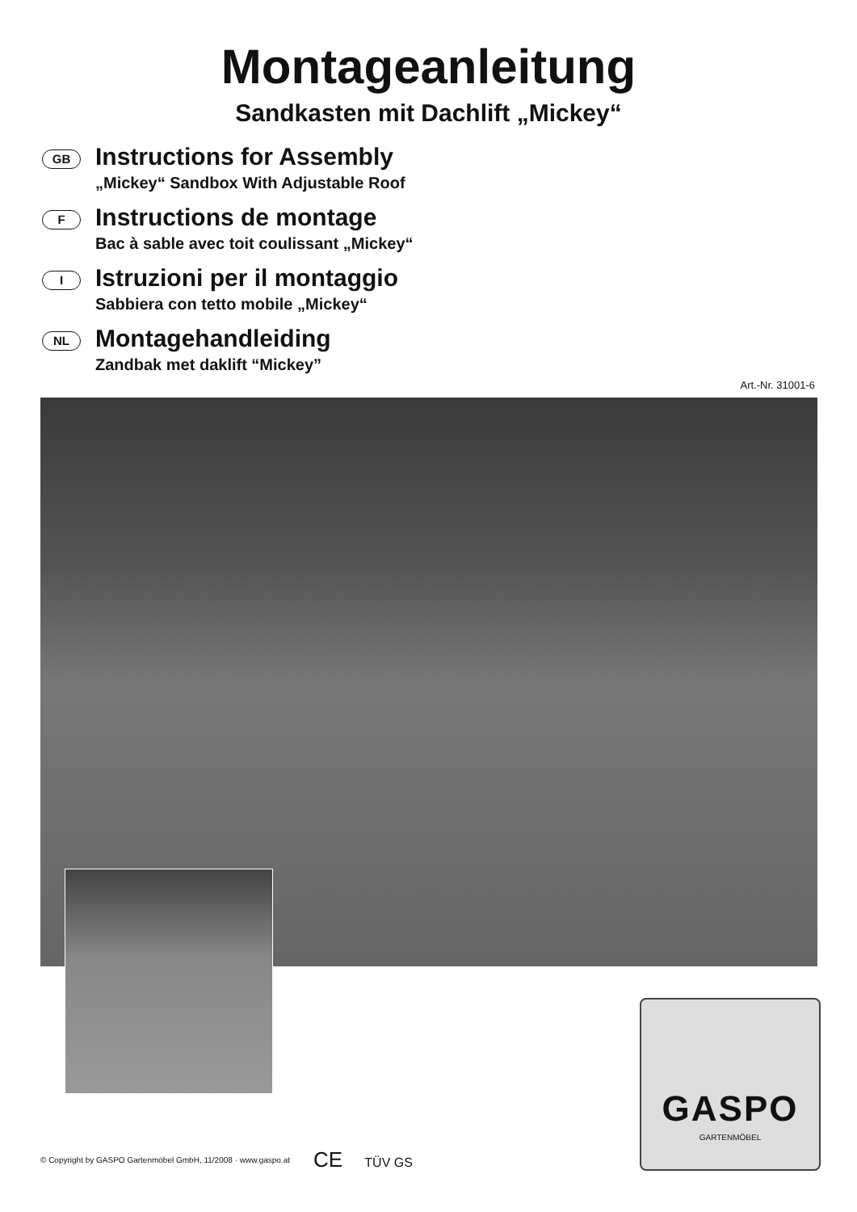Montageanleitung
Sandkasten mit Dachlift „Mickey“
GB
Instructions for Assembly
„Mickey“ Sandbox With Adjustable Roof
F
Instructions de montage
Bac à sable avec toit coulissant „Mickey“
I
Istruzioni per il montaggio
Sabbiera con tetto mobile „Mickey“
NL
Montagehandleiding
Zandbak met daklift “Mickey”
Art.-Nr. 31001-6
GASPO
GARTENMÖBEL
© Copyright by GASPO Gartenmöbel GmbH, 11/2008 · www.gaspo.at
CE TÜV GS